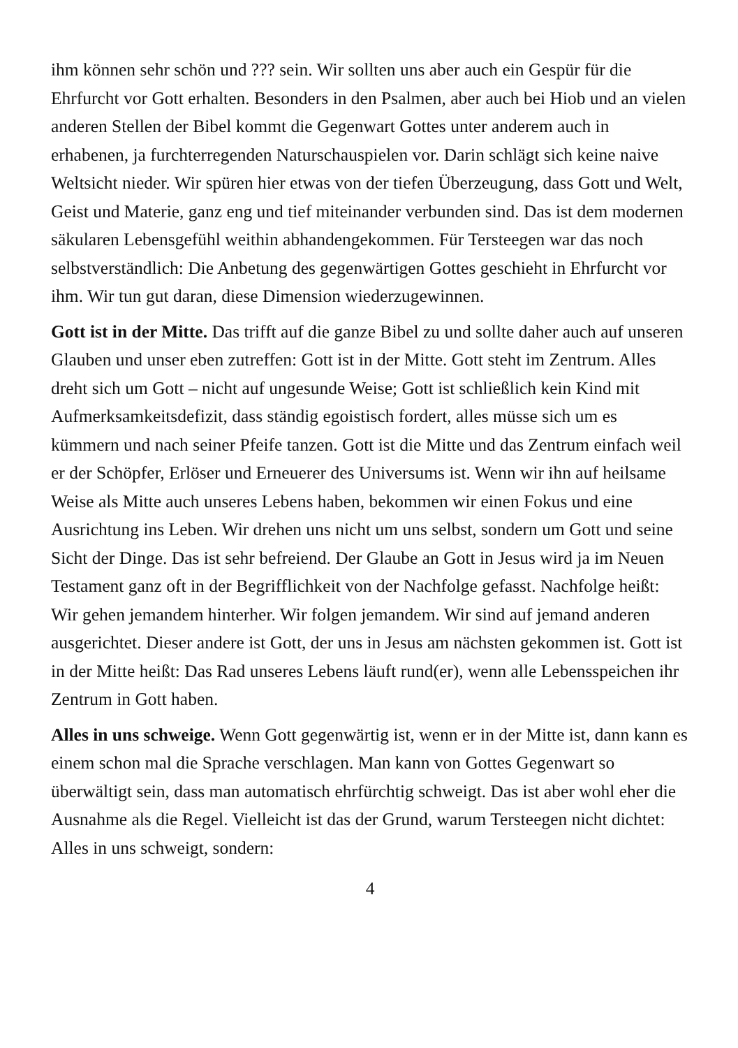ihm können sehr schön und ??? sein. Wir sollten uns aber auch ein Gespür für die Ehrfurcht vor Gott erhalten. Besonders in den Psalmen, aber auch bei Hiob und an vielen anderen Stellen der Bibel kommt die Gegenwart Gottes unter anderem auch in erhabenen, ja furchterregenden Naturschauspielen vor. Darin schlägt sich keine naive Weltsicht nieder. Wir spüren hier etwas von der tiefen Überzeugung, dass Gott und Welt, Geist und Materie, ganz eng und tief miteinander verbunden sind. Das ist dem modernen säkularen Lebensgefühl weithin abhandengekommen. Für Tersteegen war das noch selbstverständlich: Die Anbetung des gegenwärtigen Gottes geschieht in Ehrfurcht vor ihm. Wir tun gut daran, diese Dimension wiederzugewinnen.
Gott ist in der Mitte. Das trifft auf die ganze Bibel zu und sollte daher auch auf unseren Glauben und unser eben zutreffen: Gott ist in der Mitte. Gott steht im Zentrum. Alles dreht sich um Gott – nicht auf ungesunde Weise; Gott ist schließlich kein Kind mit Aufmerksamkeitsdefizit, dass ständig egoistisch fordert, alles müsse sich um es kümmern und nach seiner Pfeife tanzen. Gott ist die Mitte und das Zentrum einfach weil er der Schöpfer, Erlöser und Erneuerer des Universums ist. Wenn wir ihn auf heilsame Weise als Mitte auch unseres Lebens haben, bekommen wir einen Fokus und eine Ausrichtung ins Leben. Wir drehen uns nicht um uns selbst, sondern um Gott und seine Sicht der Dinge. Das ist sehr befreiend. Der Glaube an Gott in Jesus wird ja im Neuen Testament ganz oft in der Begrifflichkeit von der Nachfolge gefasst. Nachfolge heißt: Wir gehen jemandem hinterher. Wir folgen jemandem. Wir sind auf jemand anderen ausgerichtet. Dieser andere ist Gott, der uns in Jesus am nächsten gekommen ist. Gott ist in der Mitte heißt: Das Rad unseres Lebens läuft rund(er), wenn alle Lebensspeichen ihr Zentrum in Gott haben.
Alles in uns schweige. Wenn Gott gegenwärtig ist, wenn er in der Mitte ist, dann kann es einem schon mal die Sprache verschlagen. Man kann von Gottes Gegenwart so überwältigt sein, dass man automatisch ehrfürchtig schweigt. Das ist aber wohl eher die Ausnahme als die Regel. Vielleicht ist das der Grund, warum Tersteegen nicht dichtet: Alles in uns schweigt, sondern:
4